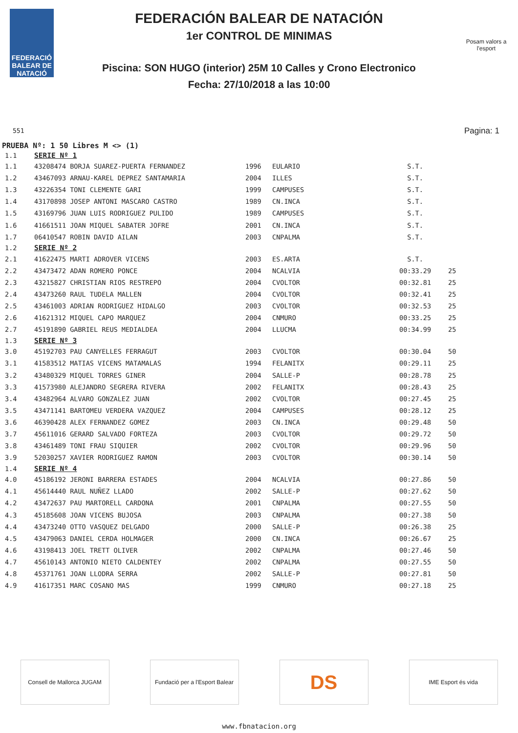FEDERACIÓ BALEAR DE NATACIÓ
FEDERACIÓN BALEAR DE NATACIÓN
1er CONTROL DE MINIMAS
Piscina: SON HUGO (interior) 25M 10 Calles y Crono Electronico
Fecha: 27/10/2018 a las 10:00
Posam valors a l'esport
Pagina: 1
551
PRUEBA Nº: 1 50 Libres M <> (1)
| 1.1 | SERIE Nº 1 | | | | |
| 1.1 | 43208474 BORJA SUAREZ-PUERTA FERNANDEZ | 1996 | EULARIO | S.T. | |
| 1.2 | 43467093 ARNAU-KAREL DEPREZ SANTAMARIA | 2004 | ILLES | S.T. | |
| 1.3 | 43226354 TONI CLEMENTE GARI | 1999 | CAMPUSES | S.T. | |
| 1.4 | 43170898 JOSEP ANTONI MASCARO CASTRO | 1989 | CN.INCA | S.T. | |
| 1.5 | 43169796 JUAN LUIS RODRIGUEZ PULIDO | 1989 | CAMPUSES | S.T. | |
| 1.6 | 41661511 JOAN MIQUEL SABATER JOFRE | 2001 | CN.INCA | S.T. | |
| 1.7 | 06410547 ROBIN DAVID AILAN | 2003 | CNPALMA | S.T. | |
| 1.2 | SERIE Nº 2 | | | | |
| 2.1 | 41622475 MARTI ADROVER VICENS | 2003 | ES.ARTA | S.T. | |
| 2.2 | 43473472 ADAN ROMERO PONCE | 2004 | NCALVIA | 00:33.29 | 25 |
| 2.3 | 43215827 CHRISTIAN RIOS RESTREPO | 2004 | CVOLTOR | 00:32.81 | 25 |
| 2.4 | 43473260 RAUL TUDELA MALLEN | 2004 | CVOLTOR | 00:32.41 | 25 |
| 2.5 | 43461003 ADRIAN RODRIGUEZ HIDALGO | 2003 | CVOLTOR | 00:32.53 | 25 |
| 2.6 | 41621312 MIQUEL CAPO MARQUEZ | 2004 | CNMURO | 00:33.25 | 25 |
| 2.7 | 45191890 GABRIEL REUS MEDIALDEA | 2004 | LLUCMA | 00:34.99 | 25 |
| 1.3 | SERIE Nº 3 | | | | |
| 3.0 | 45192703 PAU CANYELLES FERRAGUT | 2003 | CVOLTOR | 00:30.04 | 50 |
| 3.1 | 41583512 MATIAS VICENS MATAMALAS | 1994 | FELANITX | 00:29.11 | 25 |
| 3.2 | 43480329 MIQUEL TORRES GINER | 2004 | SALLE-P | 00:28.78 | 25 |
| 3.3 | 41573980 ALEJANDRO SEGRERA RIVERA | 2002 | FELANITX | 00:28.43 | 25 |
| 3.4 | 43482964 ALVARO GONZALEZ JUAN | 2002 | CVOLTOR | 00:27.45 | 25 |
| 3.5 | 43471141 BARTOMEU VERDERA VAZQUEZ | 2004 | CAMPUSES | 00:28.12 | 25 |
| 3.6 | 46390428 ALEX FERNANDEZ GOMEZ | 2003 | CN.INCA | 00:29.48 | 50 |
| 3.7 | 45611016 GERARD SALVADO FORTEZA | 2003 | CVOLTOR | 00:29.72 | 50 |
| 3.8 | 43461489 TONI FRAU SIQUIER | 2002 | CVOLTOR | 00:29.96 | 50 |
| 3.9 | 52030257 XAVIER RODRIGUEZ RAMON | 2003 | CVOLTOR | 00:30.14 | 50 |
| 1.4 | SERIE Nº 4 | | | | |
| 4.0 | 45186192 JERONI BARRERA ESTADES | 2004 | NCALVIA | 00:27.86 | 50 |
| 4.1 | 45614440 RAUL NUÑEZ LLADO | 2002 | SALLE-P | 00:27.62 | 50 |
| 4.2 | 43472637 PAU MARTORELL CARDONA | 2001 | CNPALMA | 00:27.55 | 50 |
| 4.3 | 45185608 JOAN VICENS BUJOSA | 2003 | CNPALMA | 00:27.38 | 50 |
| 4.4 | 43473240 OTTO VASQUEZ DELGADO | 2000 | SALLE-P | 00:26.38 | 25 |
| 4.5 | 43479063 DANIEL CERDA HOLMAGER | 2000 | CN.INCA | 00:26.67 | 25 |
| 4.6 | 43198413 JOEL TRETT OLIVER | 2002 | CNPALMA | 00:27.46 | 50 |
| 4.7 | 45610143 ANTONIO NIETO CALDENTEY | 2002 | CNPALMA | 00:27.55 | 50 |
| 4.8 | 45371761 JOAN LLODRA SERRA | 2002 | SALLE-P | 00:27.81 | 50 |
| 4.9 | 41617351 MARC COSANO MAS | 1999 | CNMURO | 00:27.18 | 25 |
Consell de Mallorca JUGAM Fundació per a l'Esport Balear
DS
IME Esport és vida
www.fbnatacion.org